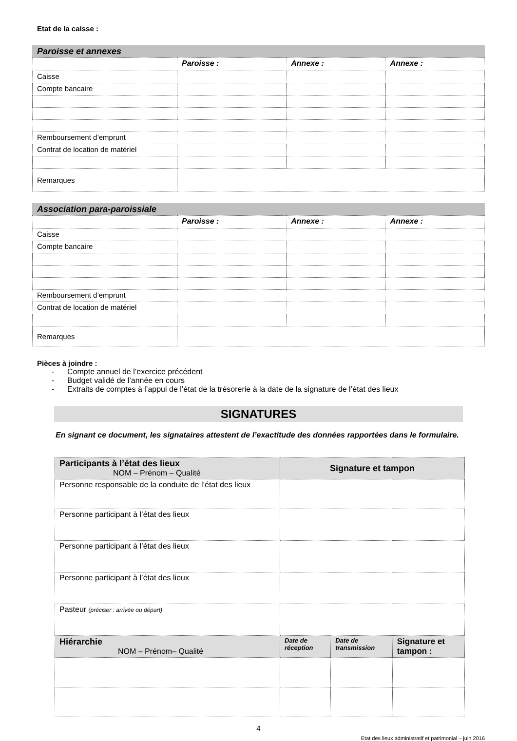Etat de la caisse :
Paroisse et annexes
| | Paroisse : | Annexe : | Annexe : |
| --- | --- | --- | --- |
| Caisse | | | |
| Compte bancaire | | | |
| Remboursement d’emprunt | | | |
| Contrat de location de matériel | | | |
| Remarques | | | |
Association para-paroissiale
| | Paroisse : | Annexe : | Annexe : |
| --- | --- | --- | --- |
| Caisse | | | |
| Compte bancaire | | | |
| Remboursement d’emprunt | | | |
| Contrat de location de matériel | | | |
| Remarques | | | |
Pièces à joindre :
- Compte annuel de l’exercice précédent
- Budget validé de l’année en cours
- Extraits de comptes à l’appui de l’état de la trésorerie à la date de la signature de l’état des lieux
SIGNATURES
En signant ce document, les signataires attestent de l’exactitude des données rapportées dans le formulaire.
| Participants à l’état des lieux NOM – Prénom – Qualité | Signature et tampon | | |
| Personne responsable de la conduite de l’état des lieux | | | |
| Personne participant à l’état des lieux | | | |
| Personne participant à l’état des lieux | | | |
| Personne participant à l’état des lieux | | | |
| Pasteur (préciser : arrivée ou départ) | | | |
| Hiérarchie NOM – Prénom– Qualité | Date de réception | Date de transmission | Signature et tampon : |
4
Etat des lieux administratif et patrimonial – juin 2016